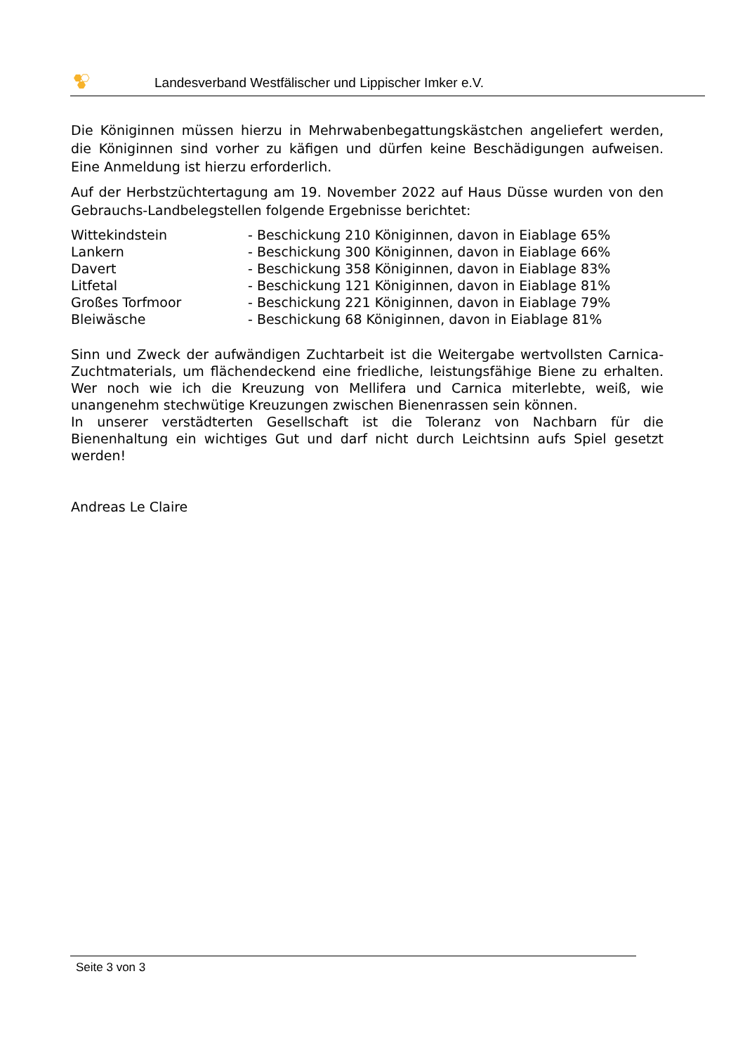Landesverband Westfälischer und Lippischer Imker e.V.
Die Königinnen müssen hierzu in Mehrwabenbegattungskästchen angeliefert werden, die Königinnen sind vorher zu käfigen und dürfen keine Beschädigungen aufweisen. Eine Anmeldung ist hierzu erforderlich.
Auf der Herbstzüchtertagung am 19. November 2022 auf Haus Düsse wurden von den Gebrauchs-Landbelegstellen folgende Ergebnisse berichtet:
| Wittekindstein | - Beschickung 210 Königinnen, davon in Eiablage 65% |
| Lankern | - Beschickung 300 Königinnen, davon in Eiablage 66% |
| Davert | - Beschickung 358 Königinnen, davon in Eiablage 83% |
| Litfetal | - Beschickung 121 Königinnen, davon in Eiablage 81% |
| Großes Torfmoor | - Beschickung 221 Königinnen, davon in Eiablage 79% |
| Bleiwäsche | - Beschickung 68 Königinnen, davon in Eiablage 81% |
Sinn und Zweck der aufwändigen Zuchtarbeit ist die Weitergabe wertvollsten Carnica-Zuchtmaterials, um flächendeckend eine friedliche, leistungsfähige Biene zu erhalten. Wer noch wie ich die Kreuzung von Mellifera und Carnica miterlebte, weiß, wie unangenehm stechwütige Kreuzungen zwischen Bienenrassen sein können.
In unserer verstädterten Gesellschaft ist die Toleranz von Nachbarn für die Bienenhaltung ein wichtiges Gut und darf nicht durch Leichtsinn aufs Spiel gesetzt werden!
Andreas Le Claire
Seite 3 von 3